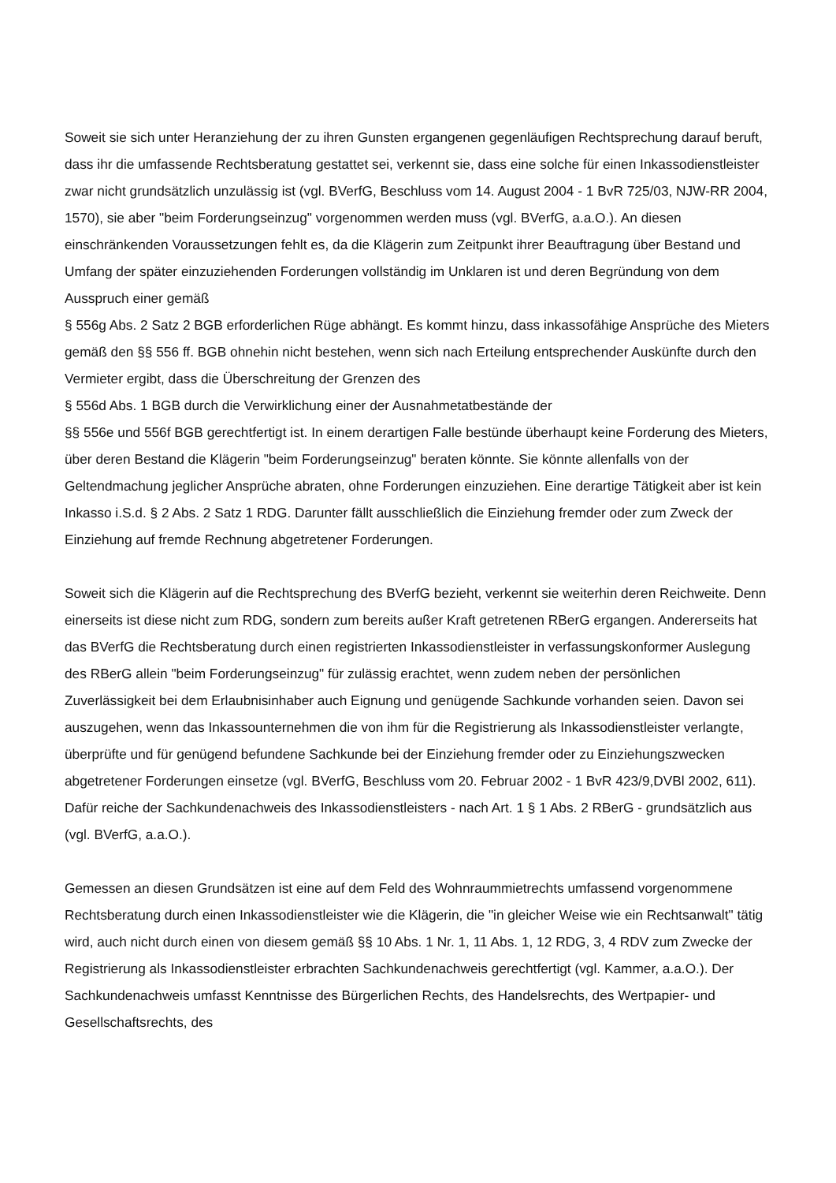Soweit sie sich unter Heranziehung der zu ihren Gunsten ergangenen gegenläufigen Rechtsprechung darauf beruft, dass ihr die umfassende Rechtsberatung gestattet sei, verkennt sie, dass eine solche für einen Inkassodienstleister zwar nicht grundsätzlich unzulässig ist (vgl. BVerfG, Beschluss vom 14. August 2004 - 1 BvR 725/03, NJW-RR 2004, 1570), sie aber "beim Forderungseinzug" vorgenommen werden muss (vgl. BVerfG, a.a.O.). An diesen einschränkenden Voraussetzungen fehlt es, da die Klägerin zum Zeitpunkt ihrer Beauftragung über Bestand und Umfang der später einzuziehenden Forderungen vollständig im Unklaren ist und deren Begründung von dem Ausspruch einer gemäß
§ 556g Abs. 2 Satz 2 BGB erforderlichen Rüge abhängt. Es kommt hinzu, dass inkassofähige Ansprüche des Mieters gemäß den §§ 556 ff. BGB ohnehin nicht bestehen, wenn sich nach Erteilung entsprechender Auskünfte durch den Vermieter ergibt, dass die Überschreitung der Grenzen des
§ 556d Abs. 1 BGB durch die Verwirklichung einer der Ausnahmetatbestände der
§§ 556e und 556f BGB gerechtfertigt ist. In einem derartigen Falle bestünde überhaupt keine Forderung des Mieters, über deren Bestand die Klägerin "beim Forderungseinzug" beraten könnte. Sie könnte allenfalls von der Geltendmachung jeglicher Ansprüche abraten, ohne Forderungen einzuziehen. Eine derartige Tätigkeit aber ist kein Inkasso i.S.d. § 2 Abs. 2 Satz 1 RDG. Darunter fällt ausschließlich die Einziehung fremder oder zum Zweck der Einziehung auf fremde Rechnung abgetretener Forderungen.
Soweit sich die Klägerin auf die Rechtsprechung des BVerfG bezieht, verkennt sie weiterhin deren Reichweite. Denn einerseits ist diese nicht zum RDG, sondern zum bereits außer Kraft getretenen RBerG ergangen. Andererseits hat das BVerfG die Rechtsberatung durch einen registrierten Inkassodienstleister in verfassungskonformer Auslegung des RBerG allein "beim Forderungseinzug" für zulässig erachtet, wenn zudem neben der persönlichen Zuverlässigkeit bei dem Erlaubnisinhaber auch Eignung und genügende Sachkunde vorhanden seien. Davon sei auszugehen, wenn das Inkassounternehmen die von ihm für die Registrierung als Inkassodienstleister verlangte, überprüfte und für genügend befundene Sachkunde bei der Einziehung fremder oder zu Einziehungszwecken abgetretener Forderungen einsetze (vgl. BVerfG, Beschluss vom 20. Februar 2002 - 1 BvR 423/9,DVBl 2002, 611). Dafür reiche der Sachkundenachweis des Inkassodienstleisters - nach Art. 1 § 1 Abs. 2 RBerG - grundsätzlich aus (vgl. BVerfG, a.a.O.).
Gemessen an diesen Grundsätzen ist eine auf dem Feld des Wohnraummietrechts umfassend vorgenommene Rechtsberatung durch einen Inkassodienstleister wie die Klägerin, die "in gleicher Weise wie ein Rechtsanwalt" tätig wird, auch nicht durch einen von diesem gemäß §§ 10 Abs. 1 Nr. 1, 11 Abs. 1, 12 RDG, 3, 4 RDV zum Zwecke der Registrierung als Inkassodienstleister erbrachten Sachkundenachweis gerechtfertigt (vgl. Kammer, a.a.O.). Der Sachkundenachweis umfasst Kenntnisse des Bürgerlichen Rechts, des Handelsrechts, des Wertpapier- und Gesellschaftsrechts, des